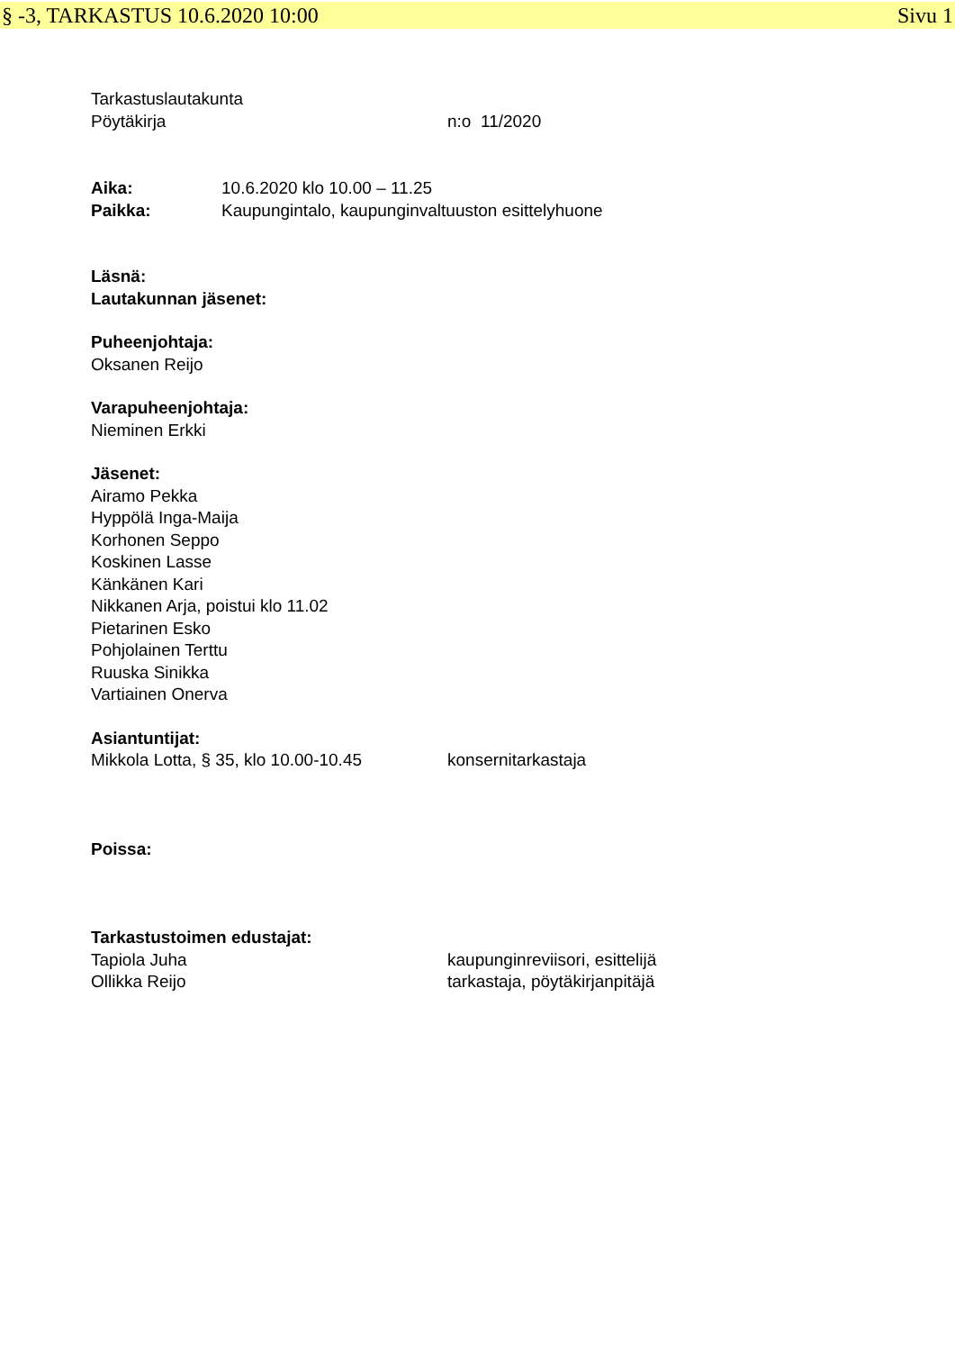§ -3, TARKASTUS 10.6.2020 10:00 Sivu 1
Tarkastuslautakunta
Pöytäkirja n:o 11/2020
Aika: 10.6.2020 klo 10.00 – 11.25
Paikka: Kaupungintalo, kaupunginvaltuuston esittelyhuone
Läsnä:
Lautakunnan jäsenet:
Puheenjohtaja:
Oksanen Reijo
Varapuheenjohtaja:
Nieminen Erkki
Jäsenet:
Airamo Pekka
Hyppölä Inga-Maija
Korhonen Seppo
Koskinen Lasse
Känkänen Kari
Nikkanen Arja, poistui klo 11.02
Pietarinen Esko
Pohjolainen Terttu
Ruuska Sinikka
Vartiainen Onerva
Asiantuntijat:
Mikkola Lotta, § 35, klo 10.00-10.45 konsernitarkastaja
Poissa:
Tarkastustoimen edustajat:
Tapiola Juha kaupunginreviisori, esittelijä
Ollikka Reijo tarkastaja, pöytäkirjanpitäjä